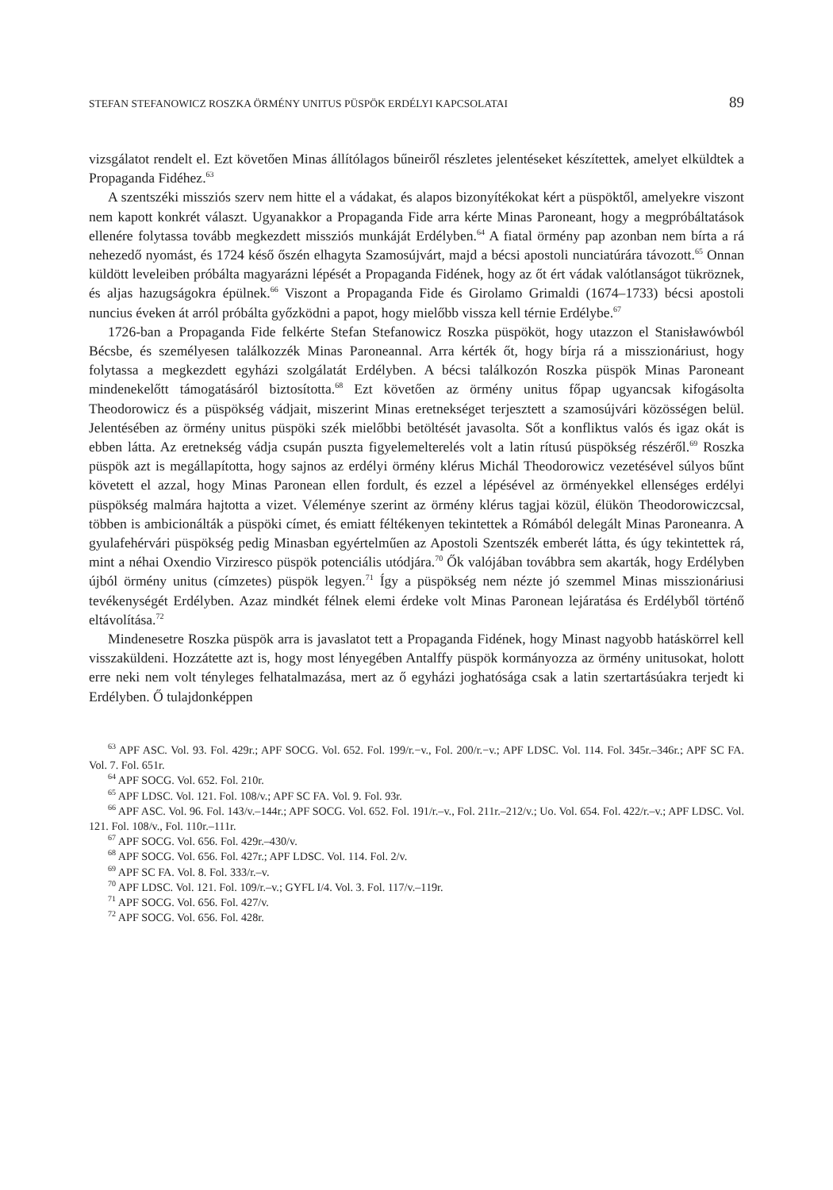STEFAN STEFANOWICZ ROSZKA ÖRMÉNY UNITUS PÜSPÖK ERDÉLYI KAPCSOLATAI 89
vizsgálatot rendelt el. Ezt követően Minas állítólagos bűneiről részletes jelentéseket készítettek, amelyet elküldtek a Propaganda Fidéhez.<sup>63</sup>
A szentszéki missziós szerv nem hitte el a vádakat, és alapos bizonyítékokat kért a püspöktől, amelyekre viszont nem kapott konkrét választ. Ugyanakkor a Propaganda Fide arra kérte Minas Paroneant, hogy a megpróbáltatások ellenére folytassa tovább megkezdett missziós munkáját Erdélyben.<sup>64</sup> A fiatal örmény pap azonban nem bírta a rá nehezedő nyomást, és 1724 késő őszén elhagyta Szamosújvárt, majd a bécsi apostoli nunciatúrára távozott.<sup>65</sup> Onnan küldött leveleiben próbálta magyarázni lépését a Propaganda Fidének, hogy az őt ért vádak valótlanságot tükröznek, és aljas hazugságokra épülnek.<sup>66</sup> Viszont a Propaganda Fide és Girolamo Grimaldi (1674–1733) bécsi apostoli nuncius éveken át arról próbálta győzködni a papot, hogy mielőbb vissza kell térnie Erdélybe.<sup>67</sup>
1726-ban a Propaganda Fide felkérte Stefan Stefanowicz Roszka püspököt, hogy utazzon el Stanisławówból Bécsbe, és személyesen találkozzék Minas Paroneannal. Arra kérték őt, hogy bírja rá a misszionáriust, hogy folytassa a megkezdett egyházi szolgálatát Erdélyben. A bécsi találkozón Roszka püspök Minas Paroneant mindenekelőtt támogatásáról biztosította.<sup>68</sup> Ezt követően az örmény unitus főpap ugyancsak kifogásolta Theodorowicz és a püspökség vádjait, miszerint Minas eretnekséget terjesztett a szamosújvári közösségen belül. Jelentésében az örmény unitus püspöki szék mielőbbi betöltését javasolta. Sőt a konfliktus valós és igaz okát is ebben látta. Az eretnekség vádja csupán puszta figyelemelterelés volt a latin rítusú püspökség részéről.<sup>69</sup> Roszka püspök azt is megállapította, hogy sajnos az erdélyi örmény klérus Michál Theodorowicz vezetésével súlyos bűnt követett el azzal, hogy Minas Paronean ellen fordult, és ezzel a lépésével az örményekkel ellenséges erdélyi püspökség malmára hajtotta a vizet. Véleménye szerint az örmény klérus tagjai közül, élükön Theodorowiczcsal, többen is ambicionálták a püspöki címet, és emiatt féltékenyen tekintettek a Rómából delegált Minas Paroneanra. A gyulafehérvári püspökség pedig Minasban egyértelműen az Apostoli Szentszék emberét látta, és úgy tekintettek rá, mint a néhai Oxendio Virziresco püspök potenciális utódjára.<sup>70</sup> Ők valójában továbbra sem akarták, hogy Erdélyben újból örmény unitus (címzetes) püspök legyen.<sup>71</sup> Így a püspökség nem nézte jó szemmel Minas misszionáriusi tevékenységét Erdélyben. Azaz mindkét félnek elemi érdeke volt Minas Paronean lejáratása és Erdélyből történő eltávolítása.<sup>72</sup>
Mindenesetre Roszka püspök arra is javaslatot tett a Propaganda Fidének, hogy Minast nagyobb hatáskörrel kell visszaküldeni. Hozzátette azt is, hogy most lényegében Antalffy püspök kormányozza az örmény unitusokat, holott erre neki nem volt tényleges felhatalmazása, mert az ő egyházi joghatósága csak a latin szertartásúakra terjedt ki Erdélyben. Ő tulajdonképpen
<sup>63</sup> APF ASC. Vol. 93. Fol. 429r.; APF SOCG. Vol. 652. Fol. 199/r.−v., Fol. 200/r.−v.; APF LDSC. Vol. 114. Fol. 345r.–346r.; APF SC FA. Vol. 7. Fol. 651r.
<sup>64</sup> APF SOCG. Vol. 652. Fol. 210r.
<sup>65</sup> APF LDSC. Vol. 121. Fol. 108/v.; APF SC FA. Vol. 9. Fol. 93r.
<sup>66</sup> APF ASC. Vol. 96. Fol. 143/v.–144r.; APF SOCG. Vol. 652. Fol. 191/r.–v., Fol. 211r.–212/v.; Uo. Vol. 654. Fol. 422/r.–v.; APF LDSC. Vol. 121. Fol. 108/v., Fol. 110r.–111r.
<sup>67</sup> APF SOCG. Vol. 656. Fol. 429r.–430/v.
<sup>68</sup> APF SOCG. Vol. 656. Fol. 427r.; APF LDSC. Vol. 114. Fol. 2/v.
<sup>69</sup> APF SC FA. Vol. 8. Fol. 333/r.–v.
<sup>70</sup> APF LDSC. Vol. 121. Fol. 109/r.–v.; GYFL I/4. Vol. 3. Fol. 117/v.–119r.
<sup>71</sup> APF SOCG. Vol. 656. Fol. 427/v.
<sup>72</sup> APF SOCG. Vol. 656. Fol. 428r.